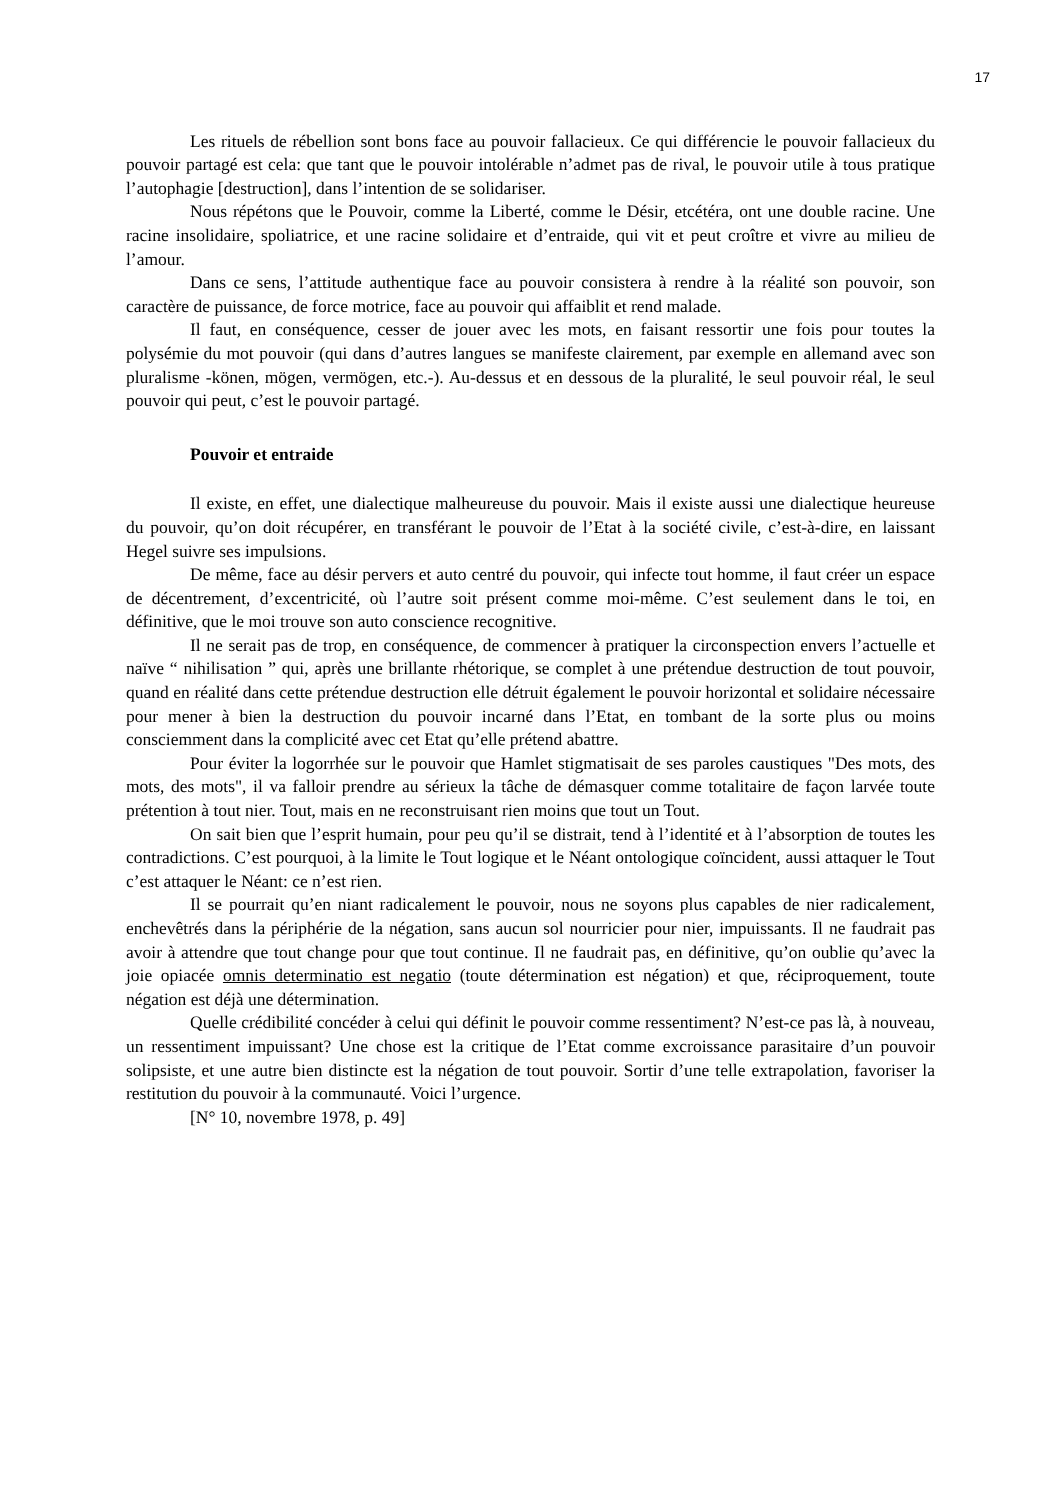17
Les rituels de rébellion sont bons face au pouvoir fallacieux. Ce qui différencie le pouvoir fallacieux du pouvoir partagé est cela: que tant que le pouvoir intolérable n’admet pas de rival, le pouvoir utile à tous pratique l’autophagie [destruction], dans l’intention de se solidariser.
Nous répétons que le Pouvoir, comme la Liberté, comme le Désir, etcétéra, ont une double racine. Une racine insolidaire, spoliatrice, et une racine solidaire et d’entraide, qui vit et peut croître et vivre au milieu de l’amour.
Dans ce sens, l’attitude authentique face au pouvoir consistera à rendre à la réalité son pouvoir, son caractère de puissance, de force motrice, face au pouvoir qui affaiblit et rend malade.
Il faut, en conséquence, cesser de jouer avec les mots, en faisant ressortir une fois pour toutes la polysémie du mot pouvoir (qui dans d’autres langues se manifeste clairement, par exemple en allemand avec son pluralisme -könen, mögen, vermögen, etc.-). Au-dessus et en dessous de la pluralité, le seul pouvoir réal, le seul pouvoir qui peut, c’est le pouvoir partagé.
Pouvoir et entraide
Il existe, en effet, une dialectique malheureuse du pouvoir. Mais il existe aussi une dialectique heureuse du pouvoir, qu’on doit récupérer, en transférant le pouvoir de l’Etat à la société civile, c’est-à-dire, en laissant Hegel suivre ses impulsions.
De même, face au désir pervers et auto centré du pouvoir, qui infecte tout homme, il faut créer un espace de décentrement, d’excentricité, où l’autre soit présent comme moi-même. C’est seulement dans le toi, en définitive, que le moi trouve son auto conscience recognitive.
Il ne serait pas de trop, en conséquence, de commencer à pratiquer la circonspection envers l’actuelle et naïve “ nihilisation ” qui, après une brillante rhétorique, se complet à une prétendue destruction de tout pouvoir, quand en réalité dans cette prétendue destruction elle détruit également le pouvoir horizontal et solidaire nécessaire pour mener à bien la destruction du pouvoir incarné dans l’Etat, en tombant de la sorte plus ou moins consciemment dans la complicité avec cet Etat qu’elle prétend abattre.
Pour éviter la logorrhée sur le pouvoir que Hamlet stigmatisait de ses paroles caustiques "Des mots, des mots, des mots", il va falloir prendre au sérieux la tâche de démasquer comme totalitaire de façon larvée toute prétention à tout nier. Tout, mais en ne reconstruisant rien moins que tout un Tout.
On sait bien que l’esprit humain, pour peu qu’il se distrait, tend à l’identité et à l’absorption de toutes les contradictions. C’est pourquoi, à la limite le Tout logique et le Néant ontologique coïncident, aussi attaquer le Tout c’est attaquer le Néant: ce n’est rien.
Il se pourrait qu’en niant radicalement le pouvoir, nous ne soyons plus capables de nier radicalement, enchevêtrés dans la périphérie de la négation, sans aucun sol nourricier pour nier, impuissants. Il ne faudrait pas avoir à attendre que tout change pour que tout continue. Il ne faudrait pas, en définitive, qu’on oublie qu’avec la joie opiacée omnis determinatio est negatio (toute détermination est négation) et que, réciproquement, toute négation est déjà une détermination.
Quelle crédibilité concéder à celui qui définit le pouvoir comme ressentiment? N’est-ce pas là, à nouveau, un ressentiment impuissant? Une chose est la critique de l’Etat comme excroissance parasitaire d’un pouvoir solipsiste, et une autre bien distincte est la négation de tout pouvoir. Sortir d’une telle extrapolation, favoriser la restitution du pouvoir à la communauté. Voici l’urgence.
[N° 10, novembre 1978, p. 49]